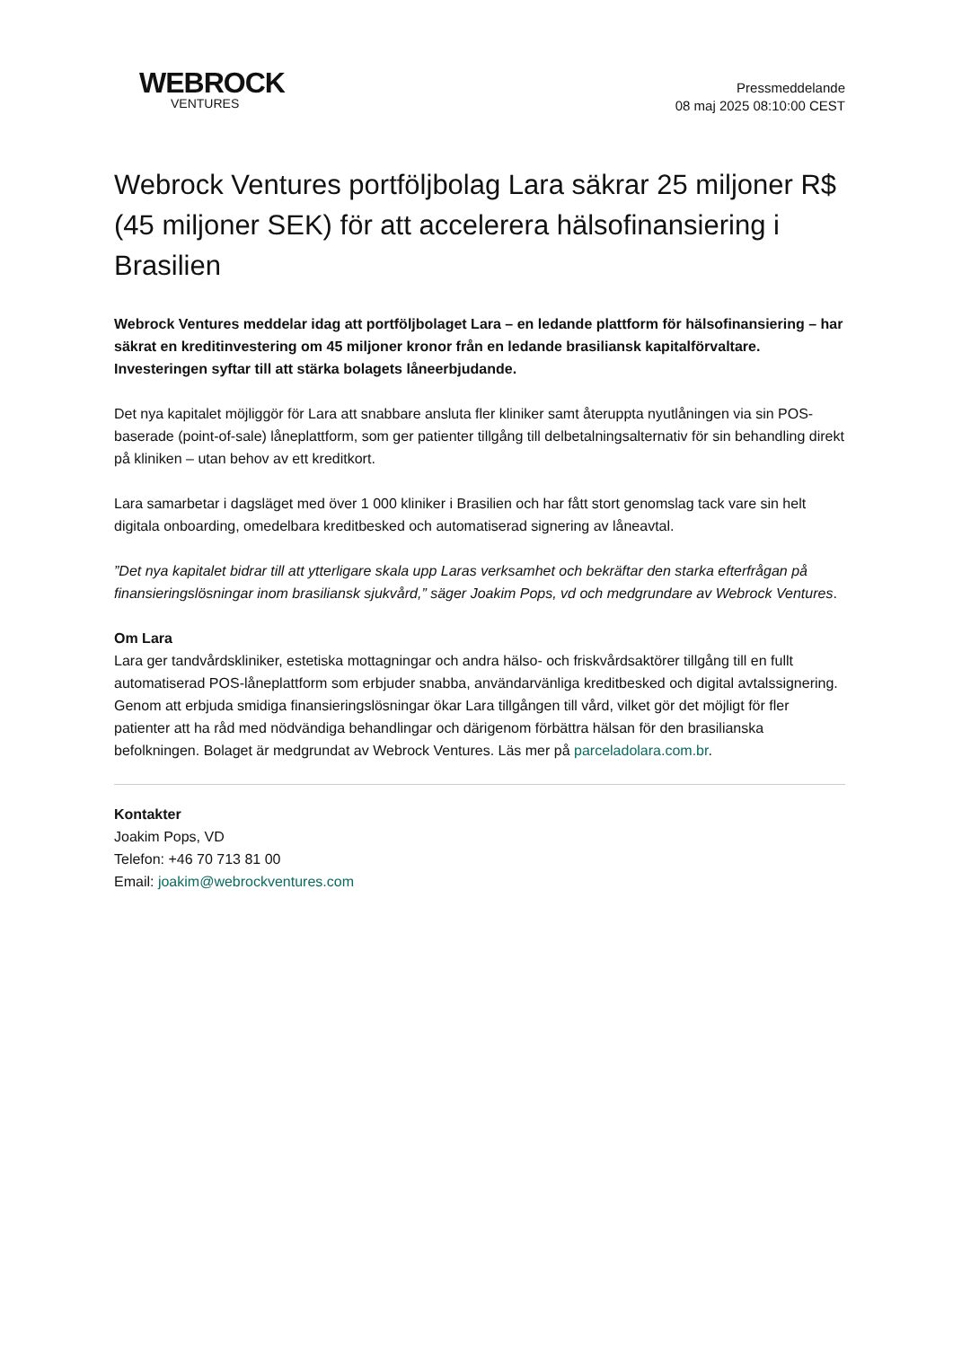WEBROCK
VENTURES
Pressmeddelande
08 maj 2025 08:10:00 CEST
Webrock Ventures portföljbolag Lara säkrar 25 miljoner R$ (45 miljoner SEK) för att accelerera hälsofinansiering i Brasilien
Webrock Ventures meddelar idag att portföljbolaget Lara – en ledande plattform för hälsofinansiering – har säkrat en kreditinvestering om 45 miljoner kronor från en ledande brasiliansk kapitalförvaltare. Investeringen syftar till att stärka bolagets låneerbjudande.
Det nya kapitalet möjliggör för Lara att snabbare ansluta fler kliniker samt återuppta nyutlåningen via sin POS-baserade (point-of-sale) låneplattform, som ger patienter tillgång till delbetalningsalternativ för sin behandling direkt på kliniken – utan behov av ett kreditkort.
Lara samarbetar i dagsläget med över 1 000 kliniker i Brasilien och har fått stort genomslag tack vare sin helt digitala onboarding, omedelbara kreditbesked och automatiserad signering av låneavtal.
”Det nya kapitalet bidrar till att ytterligare skala upp Laras verksamhet och bekräftar den starka efterfrågan på finansieringslösningar inom brasiliansk sjukvård,” säger Joakim Pops, vd och medgrundare av Webrock Ventures.
Om Lara
Lara ger tandvårdskliniker, estetiska mottagningar och andra hälso- och friskvårdsaktörer tillgång till en fullt automatiserad POS-låneplattform som erbjuder snabba, användarvänliga kreditbesked och digital avtalssignering. Genom att erbjuda smidiga finansieringslösningar ökar Lara tillgången till vård, vilket gör det möjligt för fler patienter att ha råd med nödvändiga behandlingar och därigenom förbättra hälsan för den brasilianska befolkningen. Bolaget är medgrundat av Webrock Ventures. Läs mer på parceladolara.com.br.
Kontakter
Joakim Pops, VD
Telefon: +46 70 713 81 00
Email: joakim@webrockventures.com